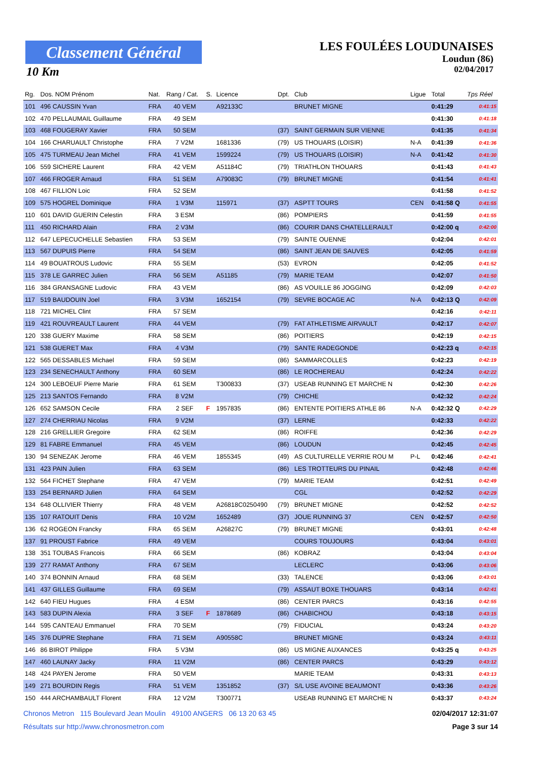Classement Général
10 Km
LES FOULÉES LOUDUNAISES
Loudun (86)
02/04/2017
| Rg. | Dos. NOM Prénom | Nat. | Rang / Cat. | S. | Licence | Dpt. | Club | Ligue | Total | Tps Réel |
| --- | --- | --- | --- | --- | --- | --- | --- | --- | --- | --- |
| 101 | 496 CAUSSIN Yvan | FRA | 40 VEM | | A92133C | | BRUNET MIGNE | | 0:41:29 | 0:41:15 |
| 102 | 470 PELLAUMAIL Guillaume | FRA | 49 SEM | | | | | | 0:41:30 | 0:41:18 |
| 103 | 468 FOUGERAY Xavier | FRA | 50 SEM | | | (37) | SAINT GERMAIN SUR VIENNE | | 0:41:35 | 0:41:34 |
| 104 | 166 CHARUAULT Christophe | FRA | 7 V2M | | 1681336 | (79) | US THOUARS (LOISIR) | N-A | 0:41:39 | 0:41:36 |
| 105 | 475 TURMEAU Jean Michel | FRA | 41 VEM | | 1599224 | (79) | US THOUARS (LOISIR) | N-A | 0:41:42 | 0:41:30 |
| 106 | 559 SICHERE Laurent | FRA | 42 VEM | | A51184C | (79) | TRIATHLON THOUARS | | 0:41:43 | 0:41:43 |
| 107 | 466 FROGER Arnaud | FRA | 51 SEM | | A79083C | (79) | BRUNET MIGNE | | 0:41:54 | 0:41:41 |
| 108 | 467 FILLION Loic | FRA | 52 SEM | | | | | | 0:41:58 | 0:41:52 |
| 109 | 575 HOGREL Dominique | FRA | 1 V3M | | 115971 | (37) | ASPTT TOURS | CEN | 0:41:58 Q | 0:41:55 |
| 110 | 601 DAVID GUERIN Celestin | FRA | 3 ESM | | | (86) | POMPIERS | | 0:41:59 | 0:41:55 |
| 111 | 450 RICHARD Alain | FRA | 2 V3M | | | (86) | COURIR DANS CHATELLERAULT | | 0:42:00 q | 0:42:00 |
| 112 | 647 LEPECUCHELLE Sebastien | FRA | 53 SEM | | | (79) | SAINTE OUENNE | | 0:42:04 | 0:42:01 |
| 113 | 567 DUPUIS Pierre | FRA | 54 SEM | | | (86) | SAINT JEAN DE SAUVES | | 0:42:05 | 0:41:59 |
| 114 | 49 BOUATROUS Ludovic | FRA | 55 SEM | | | (53) | EVRON | | 0:42:05 | 0:41:52 |
| 115 | 378 LE GARREC Julien | FRA | 56 SEM | | A51185 | (79) | MARIE TEAM | | 0:42:07 | 0:41:50 |
| 116 | 384 GRANSAGNE Ludovic | FRA | 43 VEM | | | (86) | AS VOUILLE 86 JOGGING | | 0:42:09 | 0:42:03 |
| 117 | 519 BAUDOUIN Joel | FRA | 3 V3M | | 1652154 | (79) | SEVRE BOCAGE AC | N-A | 0:42:13 Q | 0:42:09 |
| 118 | 721 MICHEL Clint | FRA | 57 SEM | | | | | | 0:42:16 | 0:42:11 |
| 119 | 421 ROUVREAULT Laurent | FRA | 44 VEM | | | (79) | FAT ATHLETISME AIRVAULT | | 0:42:17 | 0:42:07 |
| 120 | 338 GUERY Maxime | FRA | 58 SEM | | | (86) | POITIERS | | 0:42:19 | 0:42:15 |
| 121 | 538 GUERET Max | FRA | 4 V3M | | | (79) | SANTE RADEGONDE | | 0:42:23 q | 0:42:15 |
| 122 | 565 DESSABLES Michael | FRA | 59 SEM | | | (86) | SAMMARCOLLES | | 0:42:23 | 0:42:19 |
| 123 | 234 SENECHAULT Anthony | FRA | 60 SEM | | | (86) | LE ROCHEREAU | | 0:42:24 | 0:42:22 |
| 124 | 300 LEBOEUF Pierre Marie | FRA | 61 SEM | | T300833 | (37) | USEAB RUNNING ET MARCHE N | | 0:42:30 | 0:42:26 |
| 125 | 213 SANTOS Fernando | FRA | 8 V2M | | | (79) | CHICHE | | 0:42:32 | 0:42:24 |
| 126 | 652 SAMSON Cecile | FRA | 2 SEF | F | 1957835 | (86) | ENTENTE POITIERS ATHLE 86 | N-A | 0:42:32 Q | 0:42:29 |
| 127 | 274 CHERRIAU Nicolas | FRA | 9 V2M | | | (37) | LERNE | | 0:42:33 | 0:42:22 |
| 128 | 216 GRELLIER Gregoire | FRA | 62 SEM | | | (86) | ROIFFE | | 0:42:36 | 0:42:29 |
| 129 | 81 FABRE Emmanuel | FRA | 45 VEM | | | (86) | LOUDUN | | 0:42:45 | 0:42:45 |
| 130 | 94 SENEZAK Jerome | FRA | 46 VEM | | 1855345 | (49) | AS CULTURELLE VERRIE ROU M | P-L | 0:42:46 | 0:42:41 |
| 131 | 423 PAIN Julien | FRA | 63 SEM | | | (86) | LES TROTTEURS DU PINAIL | | 0:42:48 | 0:42:46 |
| 132 | 564 FICHET Stephane | FRA | 47 VEM | | | (79) | MARIE TEAM | | 0:42:51 | 0:42:49 |
| 133 | 254 BERNARD Julien | FRA | 64 SEM | | | | CGL | | 0:42:52 | 0:42:29 |
| 134 | 648 OLLIVIER Thierry | FRA | 48 VEM | | A26818C0250490 | (79) | BRUNET MIGNE | | 0:42:52 | 0:42:52 |
| 135 | 107 RATOUIT Denis | FRA | 10 V2M | | 1652489 | (37) | JOUE RUNNING 37 | CEN | 0:42:57 | 0:42:50 |
| 136 | 62 ROGEON Francky | FRA | 65 SEM | | A26827C | (79) | BRUNET MIGNE | | 0:43:01 | 0:42:48 |
| 137 | 91 PROUST Fabrice | FRA | 49 VEM | | | | COURS TOUJOURS | | 0:43:04 | 0:43:01 |
| 138 | 351 TOUBAS Francois | FRA | 66 SEM | | | (86) | KOBRAZ | | 0:43:04 | 0:43:04 |
| 139 | 277 RAMAT Anthony | FRA | 67 SEM | | | | LECLERC | | 0:43:06 | 0:43:06 |
| 140 | 374 BONNIN Arnaud | FRA | 68 SEM | | | (33) | TALENCE | | 0:43:06 | 0:43:01 |
| 141 | 437 GILLES Guillaume | FRA | 69 SEM | | | (79) | ASSAUT BOXE THOUARS | | 0:43:14 | 0:42:41 |
| 142 | 640 FIEU Hugues | FRA | 4 ESM | | | (86) | CENTER PARCS | | 0:43:16 | 0:42:55 |
| 143 | 583 DUPIN Alexia | FRA | 3 SEF | F | 1878689 | (86) | CHABICHOU | | 0:43:18 | 0:43:15 |
| 144 | 595 CANTEAU Emmanuel | FRA | 70 SEM | | | (79) | FIDUCIAL | | 0:43:24 | 0:43:20 |
| 145 | 376 DUPRE Stephane | FRA | 71 SEM | | A90558C | | BRUNET MIGNE | | 0:43:24 | 0:43:11 |
| 146 | 86 BIROT Philippe | FRA | 5 V3M | | | (86) | US MIGNE AUXANCES | | 0:43:25 q | 0:43:25 |
| 147 | 460 LAUNAY Jacky | FRA | 11 V2M | | | (86) | CENTER PARCS | | 0:43:29 | 0:43:12 |
| 148 | 424 PAYEN Jerome | FRA | 50 VEM | | | | MARIE TEAM | | 0:43:31 | 0:43:13 |
| 149 | 271 BOURDIN Regis | FRA | 51 VEM | | 1351852 | (37) | S/L USE AVOINE BEAUMONT | | 0:43:36 | 0:43:26 |
| 150 | 444 ARCHAMBAULT Florent | FRA | 12 V2M | | T300771 | | USEAB RUNNING ET MARCHE N | | 0:43:37 | 0:43:24 |
Chronos Metron 115 Boulevard Jean Moulin 49100 ANGERS 06 13 20 63 45 02/04/2017 12:31:07
Résultats sur http://www.chronosmetron.com Page 3 sur 14